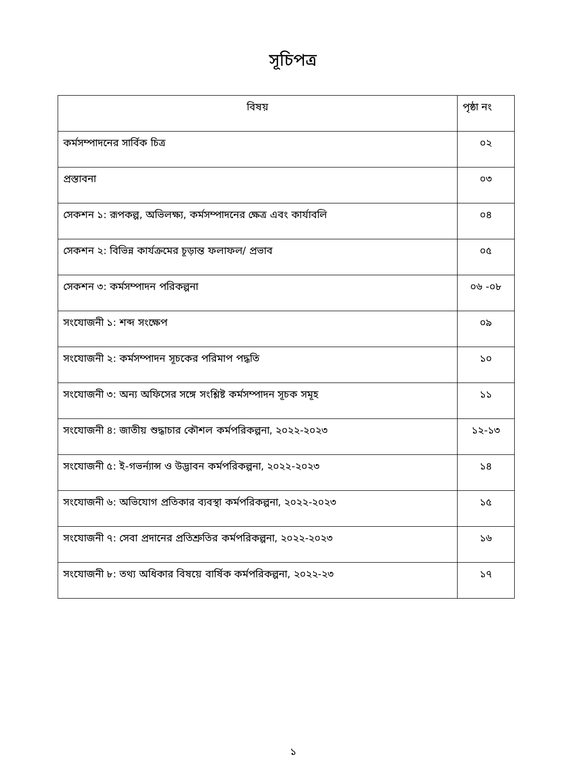সূচিপত্র
| বিষয় | পৃষ্ঠা নং |
| --- | --- |
| কর্মসম্পাদনের সার্বিক চিত্র | ০২ |
| প্রস্তাবনা | ০৩ |
| সেকশন ১: রূপকল্প, অভিলক্ষ্য, কর্মসম্পাদনের ক্ষেত্র এবং কার্যাবলি | ০৪ |
| সেকশন ২: বিভিন্ন কার্যক্রমের চূড়ান্ত ফলাফল/ প্রভাব | ০৫ |
| সেকশন ৩: কর্মসম্পাদন পরিকল্পনা | ০৬ -০৮ |
| সংযোজনী ১: শব্দ সংক্ষেপ | ০৯ |
| সংযোজনী ২: কর্মসম্পাদন সূচকের পরিমাপ পদ্ধতি | ১০ |
| সংযোজনী ৩: অন্য অফিসের সঙ্গে সংশ্লিষ্ট কর্মসম্পাদন সূচক সমূহ | ১১ |
| সংযোজনী ৪: জাতীয় শুদ্ধাচার কৌশল কর্মপরিকল্পনা, ২০২২-২০২৩ | ১২-১৩ |
| সংযোজনী ৫: ই-গভর্ন্যান্স ও উদ্ভাবন কর্মপরিকল্পনা, ২০২২-২০২৩ | ১৪ |
| সংযোজনী ৬: অভিযোগ প্রতিকার ব্যবস্থা কর্মপরিকল্পনা, ২০২২-২০২৩ | ১৫ |
| সংযোজনী ৭: সেবা প্রদানের প্রতিশ্রুতির কর্মপরিকল্পনা, ২০২২-২০২৩ | ১৬ |
| সংযোজনী ৮: তথ্য অধিকার বিষয়ে বার্ষিক কর্মপরিকল্পনা, ২০২২-২৩ | ১৭ |
১